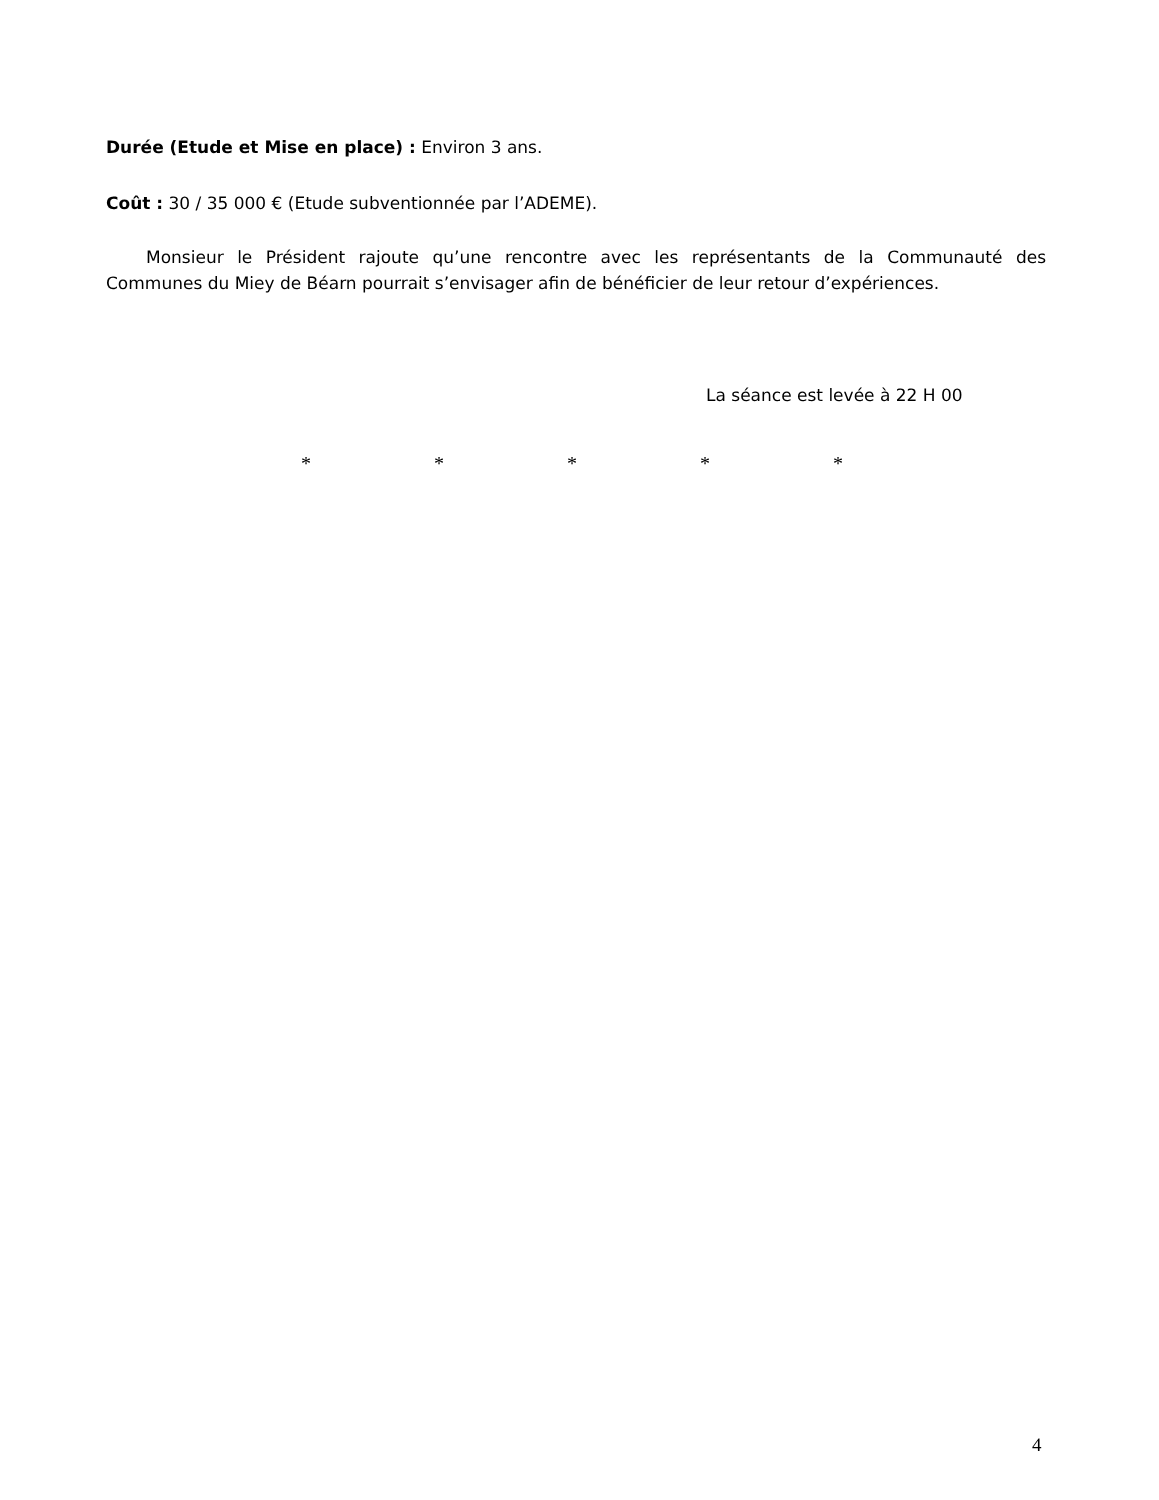Durée (Etude et Mise en place) : Environ 3 ans.
Coût : 30 / 35 000 € (Etude subventionnée par l’ADEME).
Monsieur le Président rajoute qu’une rencontre avec les représentants de la Communauté des Communes du Miey de Béarn pourrait s’envisager afin de bénéficier de leur retour d’expériences.
La séance est levée à 22 H 00
* * * * *
4